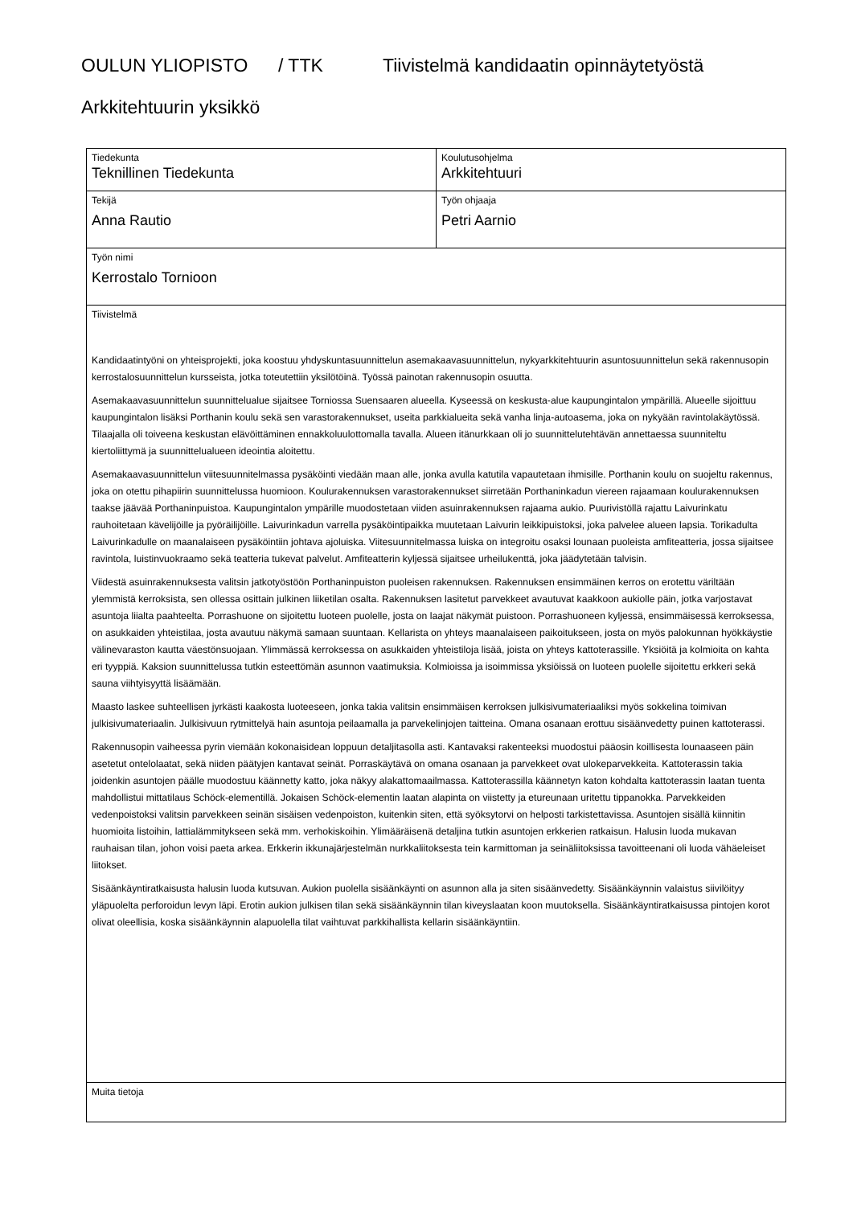OULUN YLIOPISTO / TTK Tiivistelmä kandidaatin opinnäytetyöstä
Arkkitehtuurin yksikkö
| Tiedekunta Teknillinen Tiedekunta | Koulutusohjelma Arkkitehtuuri |
| Tekijä Anna Rautio | Työn ohjaaja Petri Aarnio |
| Työn nimi Kerrostalo Tornioon | |
| Tiivistelmä Kandidaatintyöni on yhteisprojekti, joka koostuu yhdyskuntasuunnittelun asemakaavasuunnittelun, nykyarkkitehtuurin asuntosuunnittelun sekä rakennusopin kerrostalosuunnittelun kursseista, jotka toteutettiin yksilötöinä. Työssä painotan rakennusopin osuutta. Asemakaavasuunnittelun suunnittelualue sijaitsee Torniossa Suensaaren alueella. Kyseessä on keskusta-alue kaupungintalon ympärillä. Alueelle sijoittuu kaupungintalon lisäksi Porthanin koulu sekä sen varastorakennukset, useita parkkialueita sekä vanha linja-autoasema, joka on nykyään ravintolakäytössä. Tilaajalla oli toiveena keskustan elävöittäminen ennakkoluulottomalla tavalla. Alueen itänurkkaan oli jo suunnittelutehtävän annettaessa suunniteltu kiertoliittymä ja suunnittelualueen ideointia aloitettu. Asemakaavasuunnittelun viitesuunnitelmassa pysäköinti viedään maan alle, jonka avulla katutila vapautetaan ihmisille. Porthanin koulu on suojeltu rakennus, joka on otettu pihapiirin suunnittelussa huomioon. Koulurakennuksen varastorakennukset siirretään Porthaninkadun viereen rajaamaan koulurakennuksen taakse jäävää Porthaninpuistoa. Kaupungintalon ympärille muodostetaan viiden asuinrakennuksen rajaama aukio. Puurivistöllä rajattu Laivurinkatu rauhoitetaan kävelijöille ja pyöräilijöille. Laivurinkadun varrella pysäköintipaikka muutetaan Laivurin leikkipuistoksi, joka palvelee alueen lapsia. Torikadulta Laivurinkadulle on maanalaiseen pysäköintiin johtava ajoluiska. Viitesuunnitelmassa luiska on integroitu osaksi lounaan puoleista amfiteatteria, jossa sijaitsee ravintola, luistinvuokraamo sekä teatteria tukevat palvelut. Amfiteatterin kyljessä sijaitsee urheilukenttä, joka jäädytetään talvisin. Viidestä asuinrakennuksesta valitsin jatkotyöstöön Porthaninpuiston puoleisen rakennuksen. Rakennuksen ensimmäinen kerros on erotettu väriltään ylemmistä kerroksista, sen ollessa osittain julkinen liiketilan osalta. Rakennuksen lasitetut parvekkeet avautuvat kaakkoon aukiolle päin, jotka varjostavat asuntoja liialta paahteelta. Porrashuone on sijoitettu luoteen puolelle, josta on laajat näkymät puistoon. Porrashuoneen kyljessä, ensimmäisessä kerroksessa, on asukkaiden yhteistilaa, josta avautuu näkymä samaan suuntaan. Kellarista on yhteys maanalaiseen paikoitukseen, josta on myös palokunnan hyökkäystie välinevaraston kautta väestönsuojaan. Ylimmässä kerroksessa on asukkaiden yhteistiloja lisää, joista on yhteys kattoterassille. Yksiöitä ja kolmioita on kahta eri tyyppiä. Kaksion suunnittelussa tutkin esteettömän asunnon vaatimuksia. Kolmioissa ja isoimmissa yksiöissä on luoteen puolelle sijoitettu erkkeri sekä sauna viihtyisyyttä lisäämään. Maasto laskee suhteellisen jyrkästi kaakosta luoteeseen, jonka takia valitsin ensimmäisen kerroksen julkisivumateriaaliksi myös sokkelina toimivan julkisivumateriaalin. Julkisivuun rytmittelyä hain asuntoja peilaamalla ja parvekelinjojen taitteina. Omana osanaan erottuu sisäänvedetty puinen kattoterassi. Rakennusopin vaiheessa pyrin viemään kokonaisidean loppuun detaljitasolla asti. Kantavaksi rakenteeksi muodostui pääosin koillisesta lounaaseen päin asetetut ontelolaatat, sekä niiden päätyjen kantavat seinät. Porraskäytävä on omana osanaan ja parvekkeet ovat ulokeparvekkeita. Kattoterassin takia joidenkin asuntojen päälle muodostuu käännetty katto, joka näkyy alakattomaailmassa. Kattoterassilla käännetyn katon kohdalta kattoterassin laatan tuenta mahdollistui mittatilaus Schöck-elementillä. Jokaisen Schöck-elementin laatan alapinta on viistetty ja etureunaan uritettu tippanokka. Parvekkeiden vedenpoistoksi valitsin parvekkeen seinän sisäisen vedenpoiston, kuitenkin siten, että syöksytorvi on helposti tarkistettavissa. Asuntojen sisällä kiinnitin huomioita listoihin, lattialämmitykseen sekä mm. verhokiskoihin. Ylimääräisenä detaljina tutkin asuntojen erkkerien ratkaisun. Halusin luoda mukavan rauhaisan tilan, johon voisi paeta arkea. Erkkerin ikkunajärjestelmän nurkkaliitoksesta tein karmittoman ja seinäliitoksissa tavoitteenani oli luoda vähäeleiset liitokset. Sisäänkäyntiratkaisusta halusin luoda kutsuvan. Aukion puolella sisäänkäynti on asunnon alla ja siten sisäänvedetty. Sisäänkäynnin valaistus siivilöityy yläpuolelta perforoidun levyn läpi. Erotin aukion julkisen tilan sekä sisäänkäynnin tilan kiveyslaatan koon muutoksella. Sisäänkäyntiratkaisussa pintojen korot olivat oleellisia, koska sisäänkäynnin alapuolella tilat vaihtuvat parkkihallista kellarin sisäänkäyntiin. | |
| Muita tietoja | |